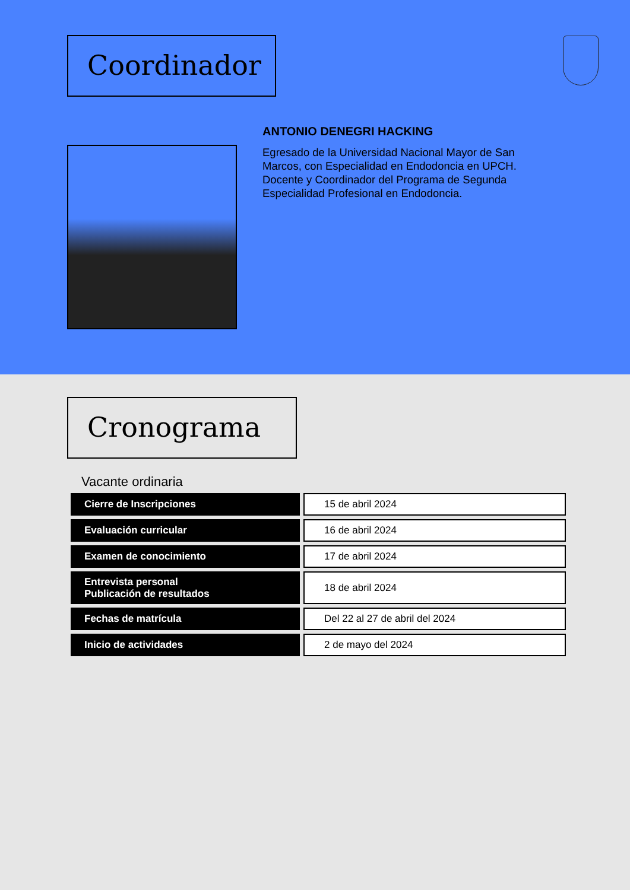Coordinador
ANTONIO DENEGRI HACKING
Egresado de la Universidad Nacional Mayor de San Marcos, con Especialidad en Endodoncia en UPCH. Docente y Coordinador del Programa de Segunda Especialidad Profesional en Endodoncia.
Cronograma
Vacante ordinaria
| Cierre de Inscripciones | 15 de abril 2024 |
| Evaluación curricular | 16 de abril 2024 |
| Examen de conocimiento | 17 de abril 2024 |
| Entrevista personal Publicación de resultados | 18 de abril 2024 |
| Fechas de matrícula | Del 22 al 27 de abril del 2024 |
| Inicio de actividades | 2 de mayo del 2024 |